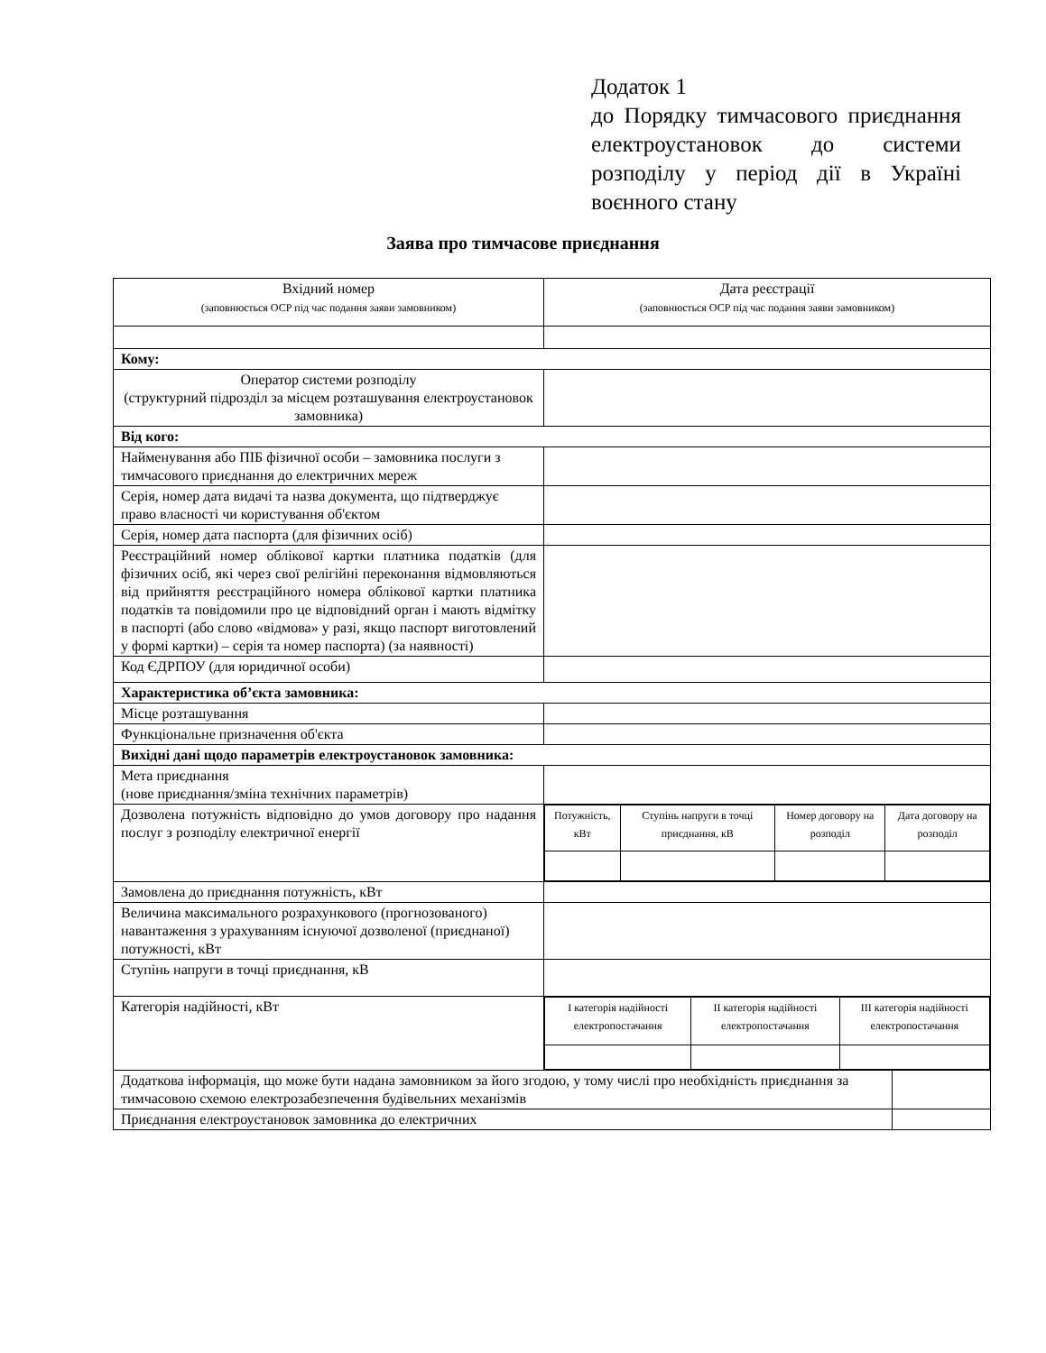Додаток 1
до Порядку тимчасового приєднання електроустановок до системи розподілу у період дії в Україні воєнного стану
Заява про тимчасове приєднання
| Вхідний номер (заповнюється ОСР під час подання заяви замовником) | Дата реєстрації (заповнюється ОСР під час подання заяви замовником) | |
| Кому: | | |
| Оператор системи розподілу (структурний підрозділ за місцем розташування електроустановок замовника) | | |
| Від кого: | | |
| Найменування або ПІБ фізичної особи – замовника послуги з тимчасового приєднання до електричних мереж | | |
| Серія, номер дата видачі та назва документа, що підтверджує право власності чи користування об'єктом | | |
| Серія, номер дата паспорта (для фізичних осіб) | | |
| Реєстраційний номер облікової картки платника податків (для фізичних осіб, які через свої релігійні переконання відмовляються від прийняття реєстраційного номера облікової картки платника податків та повідомили про це відповідний орган і мають відмітку в паспорті (або слово «відмова» у разі, якщо паспорт виготовлений у формі картки) – серія та номер паспорта) (за наявності) | | |
| Код ЄДРПОУ (для юридичної особи) | | |
| Характеристика об’єкта замовника: | | |
| Місце розташування | | |
| Функціональне призначення об'єкта | | |
| Вихідні дані щодо параметрів електроустановок замовника: | | |
| Мета приєднання (нове приєднання/зміна технічних параметрів) | | |
| Дозволена потужність відповідно до умов договору про надання послуг з розподілу електричної енергії | / Потужність, кВт / Ступінь напруги в точці приєднання, кВ / Номер договору на розподіл / Дата договору на розподіл / | |
| Замовлена до приєднання потужність, кВт | | |
| Величина максимального розрахункового (прогнозованого) навантаження з урахуванням існуючої дозволеної (приєднаної) потужності, кВт | | |
| Ступінь напруги в точці приєднання, кВ | | |
| Категорія надійності, кВт | / I категорія надійності електропостачання / II категорія надійності електропостачання / III категорія надійності електропостачання / | |
| Додаткова інформація, що може бути надана замовником за його згодою, у тому числі про необхідність приєднання за тимчасовою схемою електрозабезпечення будівельних механізмів | | |
| Приєднання електроустановок замовника до електричних | | |